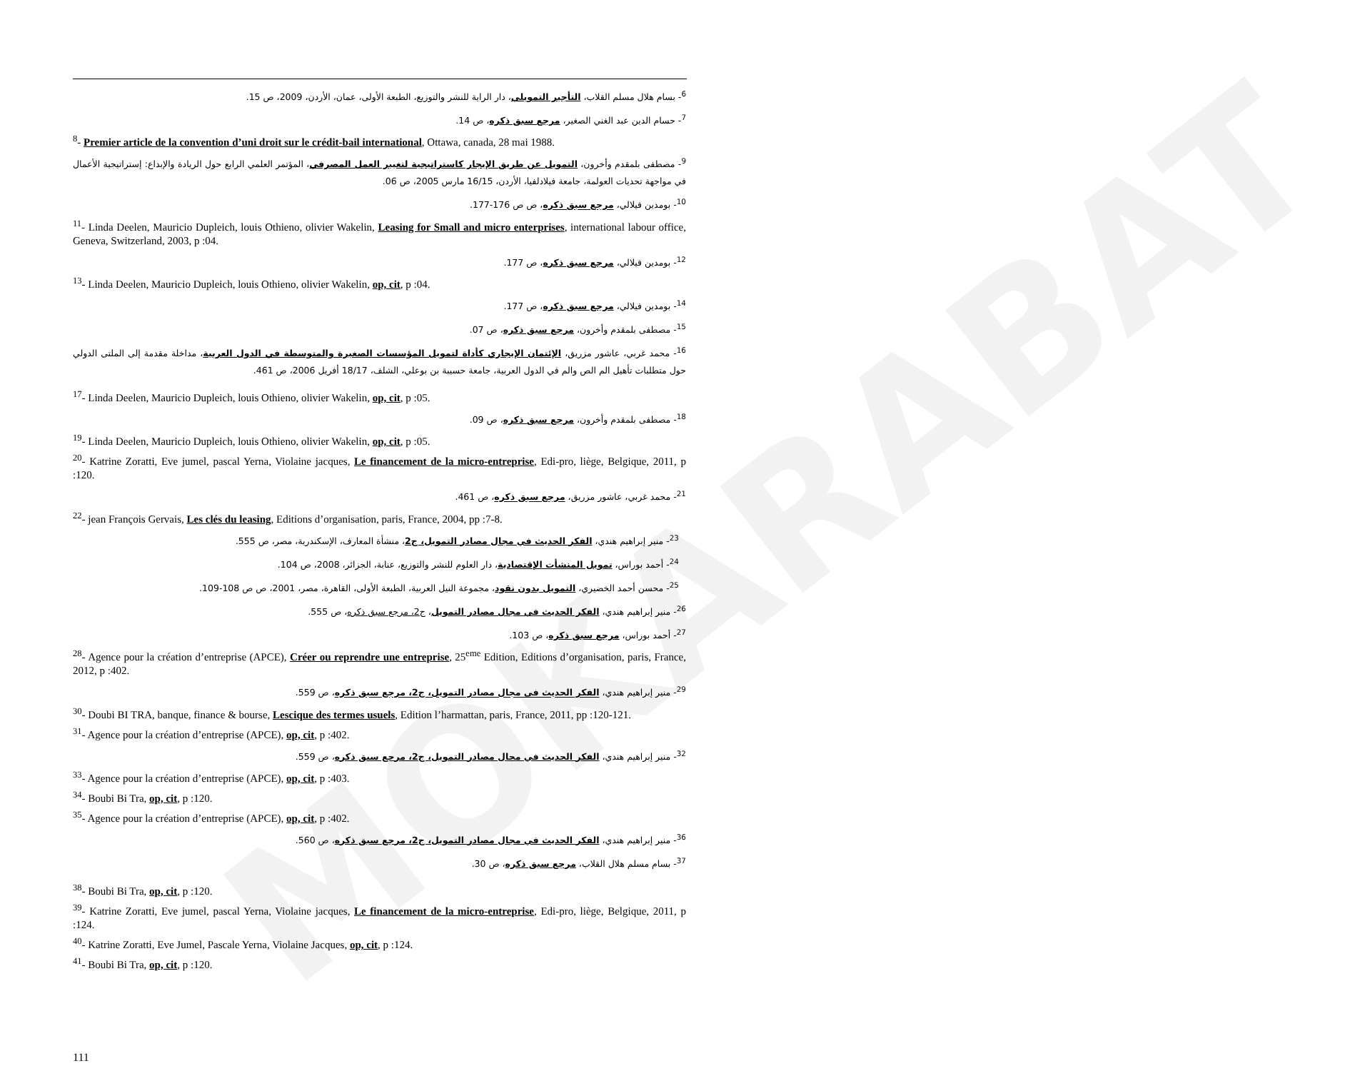MOKARABAT
<sup>6</sup>- بسام هلال مسلم القلاب، التأجير التمويلي، دار الراية للنشر والتوزيع، الطبعة الأولى، عمان، الأردن، 2009، ص 15.
<sup>7</sup>- حسام الدين عبد الغني الصغير، مرجع سبق ذكره، ص 14.
<sup>8</sup>- Premier article de la convention d’uni droit sur le crédit-bail international, Ottawa, canada, 28 mai 1988.
<sup>9</sup>- مصطفى بلمقدم وأخرون، التمويل عن طريق الإيجار كاستراتيجية لتغيير العمل المصرفي، المؤتمر العلمي الرابع حول الريادة والإبداع: إستراتيجية الأعمال في مواجهة تحديات العولمة، جامعة فيلادلفيا، الأردن، 16/15 مارس 2005، ص 06.
<sup>10</sup>- بومدين فيلالي، مرجع سبق ذكره، ص ص 176-177.
<sup>11</sup>- Linda Deelen, Mauricio Dupleich, louis Othieno, olivier Wakelin, Leasing for Small and micro enterprises, international labour office, Geneva, Switzerland, 2003, p :04.
<sup>12</sup>- بومدين فيلالي، مرجع سبق ذكره، ص 177.
<sup>13</sup>- Linda Deelen, Mauricio Dupleich, louis Othieno, olivier Wakelin, op, cit, p :04.
<sup>14</sup>- بومدين فيلالي، مرجع سبق ذكره، ص 177.
<sup>15</sup>- مصطفى بلمقدم وأخرون، مرجع سبق ذكره، ص 07.
<sup>16</sup>- محمد غربي، عاشور مزريق، الإئتمان الإيجاري كأداة لتمويل المؤسسات الصغيرة والمتوسطة في الدول العربية، مداخلة مقدمة إلى الملتى الدولي حول متطلبات تأهيل الم الص والم في الدول العربية، جامعة حسيبة بن بوعلي، الشلف، 18/17 أفريل 2006، ص 461.
<sup>17</sup>- Linda Deelen, Mauricio Dupleich, louis Othieno, olivier Wakelin, op, cit, p :05.
<sup>18</sup>- مصطفى بلمقدم وأخرون، مرجع سبق ذكره، ص 09.
<sup>19</sup>- Linda Deelen, Mauricio Dupleich, louis Othieno, olivier Wakelin, op, cit, p :05.
<sup>20</sup>- Katrine Zoratti, Eve jumel, pascal Yerna, Violaine jacques, Le financement de la micro-entreprise, Edi-pro, liège, Belgique, 2011, p :120.
<sup>21</sup>- محمد غربي، عاشور مزريق، مرجع سبق ذكره، ص 461.
<sup>22</sup>- jean François Gervais, Les clés du leasing, Editions d’organisation, paris, France, 2004, pp :7-8.
<sup>23</sup>- منير إبراهيم هندي، الفكر الحديث في مجال مصادر التمويل، ج2، منشأة المعارف، الإسكندرية، مصر، ص 555.
<sup>24</sup>- أحمد بوراس، تمويل المنشأت الإقتصادية، دار العلوم للنشر والتوزيع، عنابة، الجزائر، 2008، ص 104.
<sup>25</sup>- محسن أحمد الخضيري، التمويل بدون نقود، مجموعة النيل العربية، الطبعة الأولى، القاهرة، مصر، 2001، ص ص 108-109.
<sup>26</sup>- منير إبراهيم هندي، الفكر الحديث في مجال مصادر التمويل، ج2، مرجع سبق ذكره، ص 555.
<sup>27</sup>- أحمد بوراس، مرجع سبق ذكره، ص 103.
<sup>28</sup>- Agence pour la création d’entreprise (APCE), Créer ou reprendre une entreprise, 25<sup>eme</sup> Edition, Editions d’organisation, paris, France, 2012, p :402.
<sup>29</sup>- منير إبراهيم هندي، الفكر الحديث في مجال مصادر التمويل، ج2، مرجع سبق ذكره، ص 559.
<sup>30</sup>- Doubi BI TRA, banque, finance & bourse, Lescique des termes usuels, Edition l’harmattan, paris, France, 2011, pp :120-121.
<sup>31</sup>- Agence pour la création d’entreprise (APCE), op, cit, p :402.
<sup>32</sup>- منير إبراهيم هندي، الفكر الحديث في مجال مصادر التمويل، ج2، مرجع سبق ذكره، ص 559.
<sup>33</sup>- Agence pour la création d’entreprise (APCE), op, cit, p :403.
<sup>34</sup>- Boubi Bi Tra, op, cit, p :120.
<sup>35</sup>- Agence pour la création d’entreprise (APCE), op, cit, p :402.
<sup>36</sup>- منير إبراهيم هندي، الفكر الحديث في مجال مصادر التمويل، ج2، مرجع سبق ذكره، ص 560.
<sup>37</sup>- بسام مسلم هلال القلاب، مرجع سبق ذكره، ص 30.
<sup>38</sup>- Boubi Bi Tra, op, cit, p :120.
<sup>39</sup>- Katrine Zoratti, Eve jumel, pascal Yerna, Violaine jacques, Le financement de la micro-entreprise, Edi-pro, liège, Belgique, 2011, p :124.
<sup>40</sup>- Katrine Zoratti, Eve Jumel, Pascale Yerna, Violaine Jacques, op, cit, p :124.
<sup>41</sup>- Boubi Bi Tra, op, cit, p :120.
111